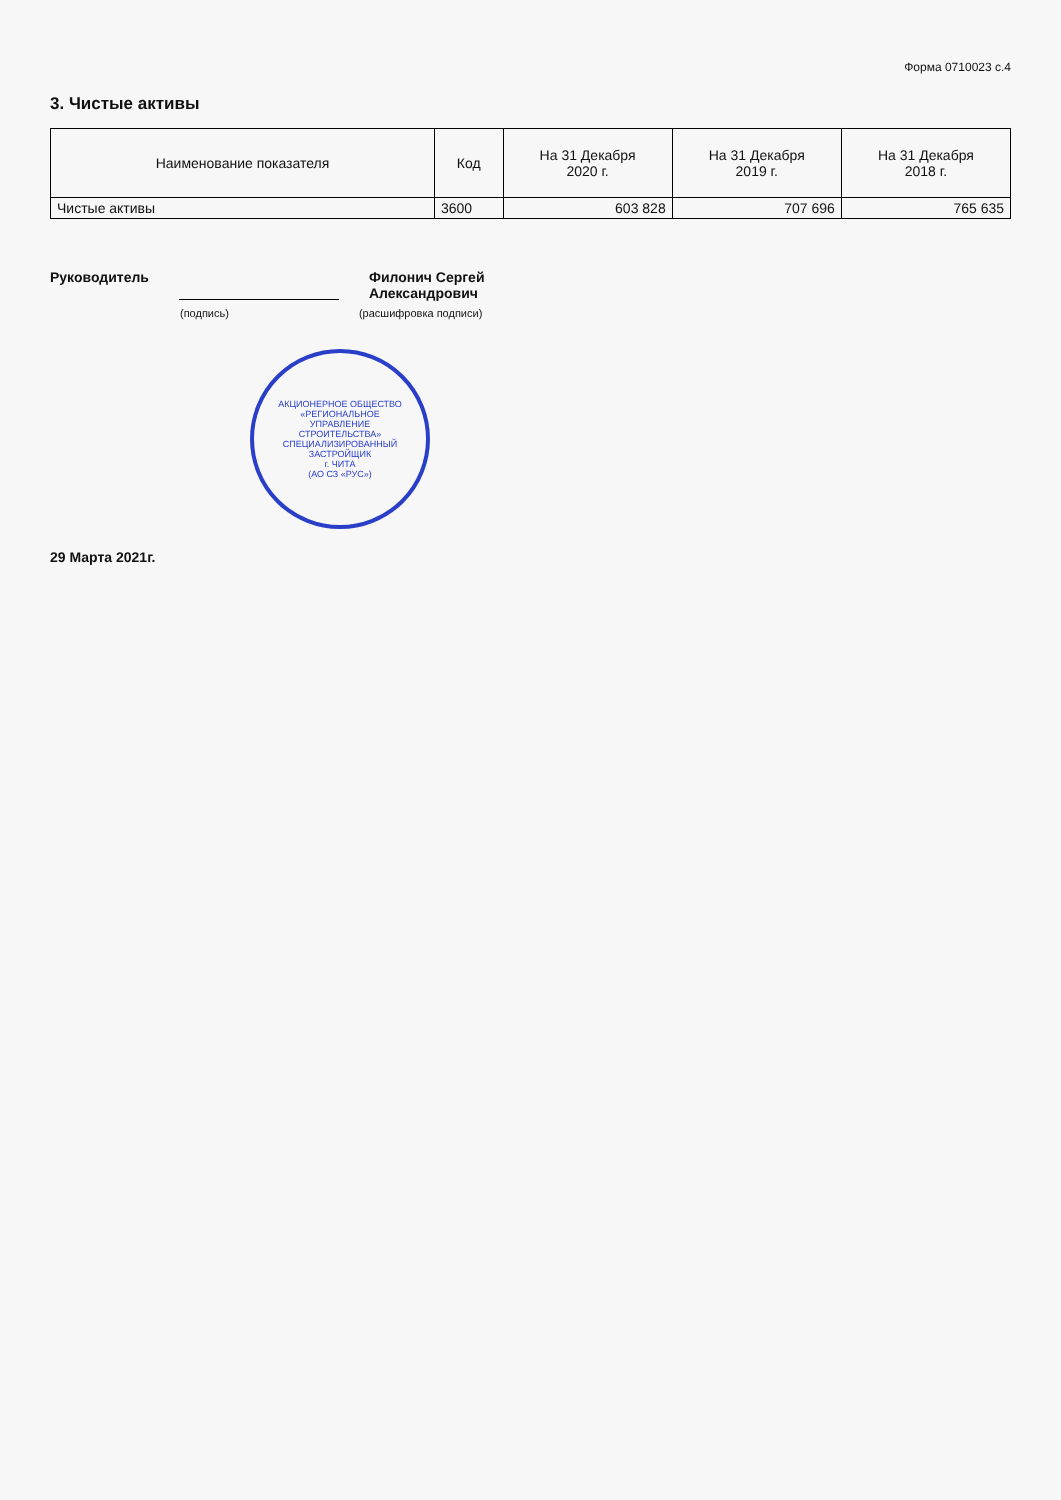Форма 0710023 с.4
3. Чистые активы
| Наименование показателя | Код | На 31 Декабря 2020 г. | На 31 Декабря 2019 г. | На 31 Декабря 2018 г. |
| --- | --- | --- | --- | --- |
| Чистые активы | 3600 | 603 828 | 707 696 | 765 635 |
Руководитель Филонич Сергей
Александрович
(подпись) (расшифровка подписи)
АКЦИОНЕРНОЕ ОБЩЕСТВО «РЕГИОНАЛЬНОЕ УПРАВЛЕНИЕ СТРОИТЕЛЬСТВА» СПЕЦИАЛИЗИРОВАННЫЙ ЗАСТРОЙЩИК
г. ЧИТА
(АО СЗ «РУС»)
29 Марта 2021г.